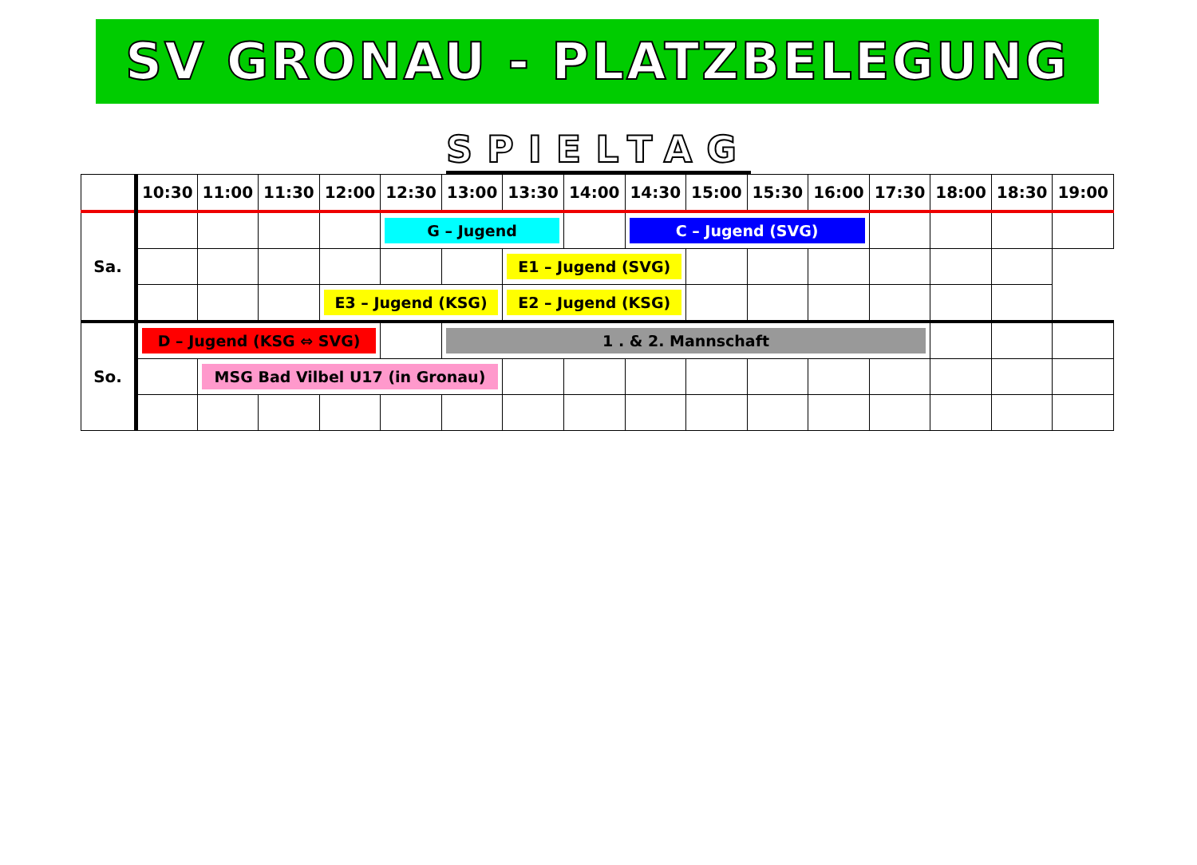SV GRONAU - PLATZBELEGUNG
SPIELTAG
| | 10:30 | 11:00 | 11:30 | 12:00 | 12:30 | 13:00 | 13:30 | 14:00 | 14:30 | 15:00 | 15:30 | 16:00 | 17:30 | 18:00 | 18:30 | 19:00 |
| --- | --- | --- | --- | --- | --- | --- | --- | --- | --- | --- | --- | --- | --- | --- | --- | --- |
| Sa. | | | | | G – Jugend | | | | C – Jugend (SVG) | | | | | | | |
| | | | | | | | E1 – Jugend (SVG) | | | | | | | | | |
| | | | | E3 – Jugend (KSG) | | | E2 – Jugend (KSG) | | | | | | | | | |
| So. | D – Jugend (KSG ⇔ SVG) | | | | | 1 . & 2. Mannschaft | | | | | | | | | | |
| | | MSG Bad Vilbel U17 (in Gronau) | | | | | | | | | | | | | | |